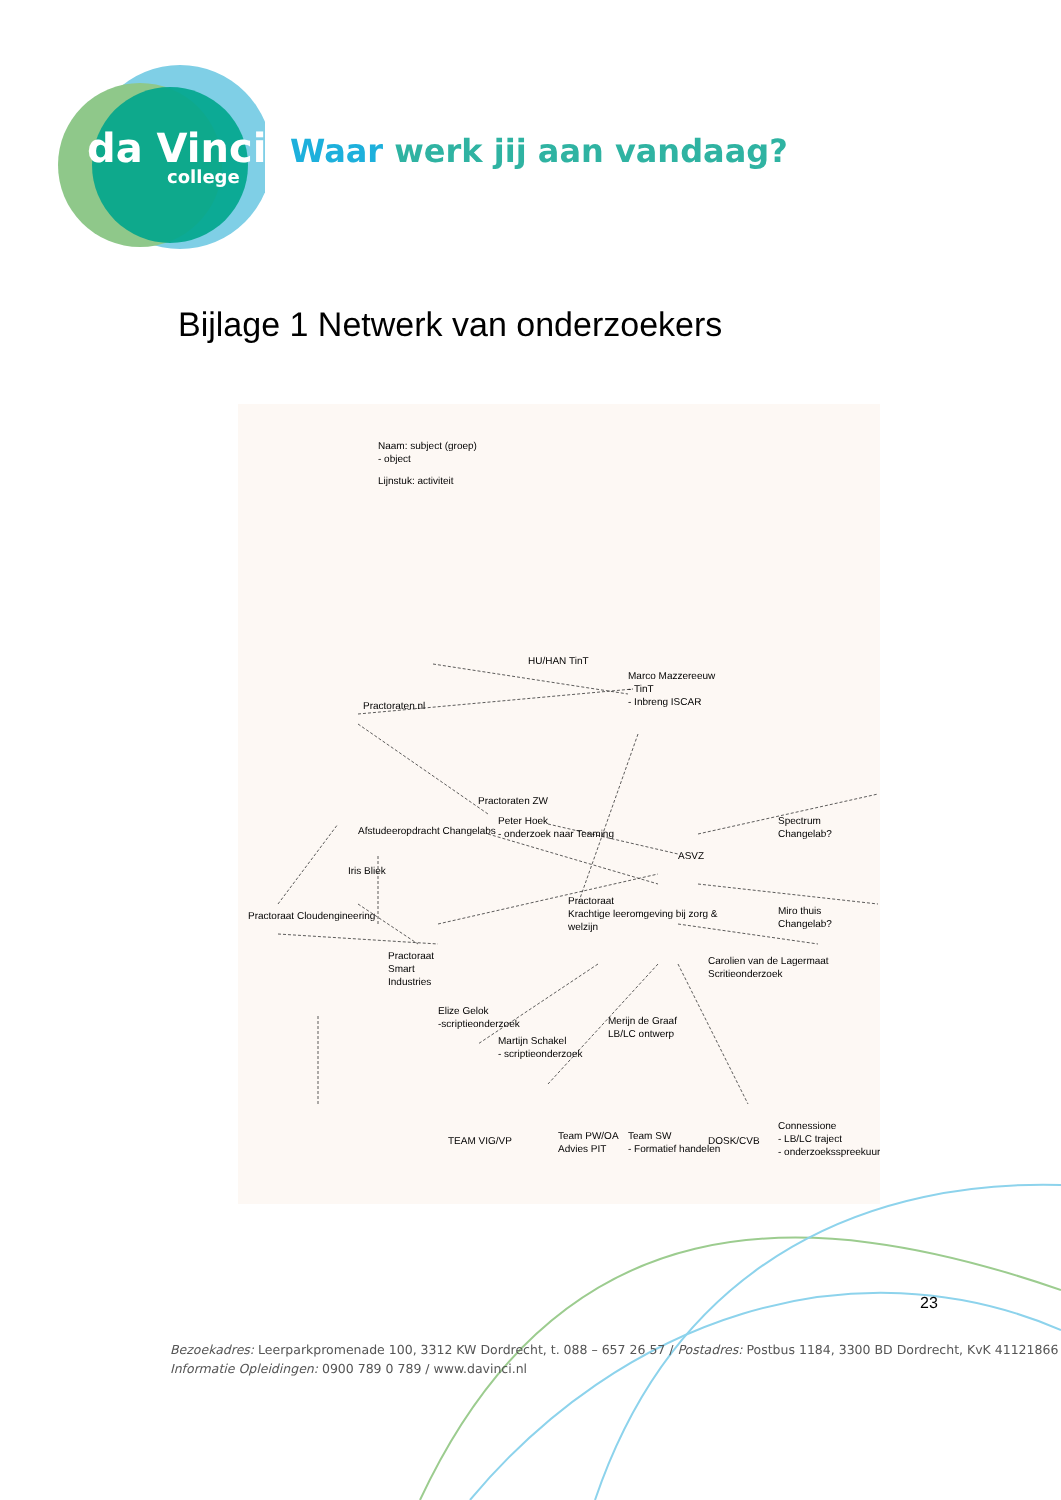da Vinci
college
Waar werk jij aan vandaag?
Bijlage 1 Netwerk van onderzoekers
Naam: subject (groep)
- object
Lijnstuk: activiteit
Practoraten.nl
HU/HAN TinT
Marco Mazzereeuw
- TinT
- Inbreng ISCAR
Practoraten ZW
Afstudeeropdracht Changelabs
Peter Hoek
- onderzoek naar Teaming
Iris Bliek
Spectrum
Changelab?
ASVZ
Practoraat
Krachtige leeromgeving bij zorg &
welzijn
Practoraat Cloudengineering
Miro thuis
Changelab?
Practoraat
Smart
Industries
Carolien van de Lagermaat
Scritieonderzoek
Elize Gelok
-scriptieonderzoek
Martijn Schakel
- scriptieonderzoek
Merijn de Graaf
LB/LC ontwerp
TEAM VIG/VP
Team PW/OA
Advies PIT
Team SW
- Formatief handelen
DOSK/CVB
Connessione
- LB/LC traject
- onderzoeksspreekuur
23
Bezoekadres: Leerparkpromenade 100, 3312 KW Dordrecht, t. 088 – 657 26 57 / Postadres: Postbus 1184, 3300 BD Dordrecht, KvK 41121866
Informatie Opleidingen: 0900 789 0 789 / www.davinci.nl